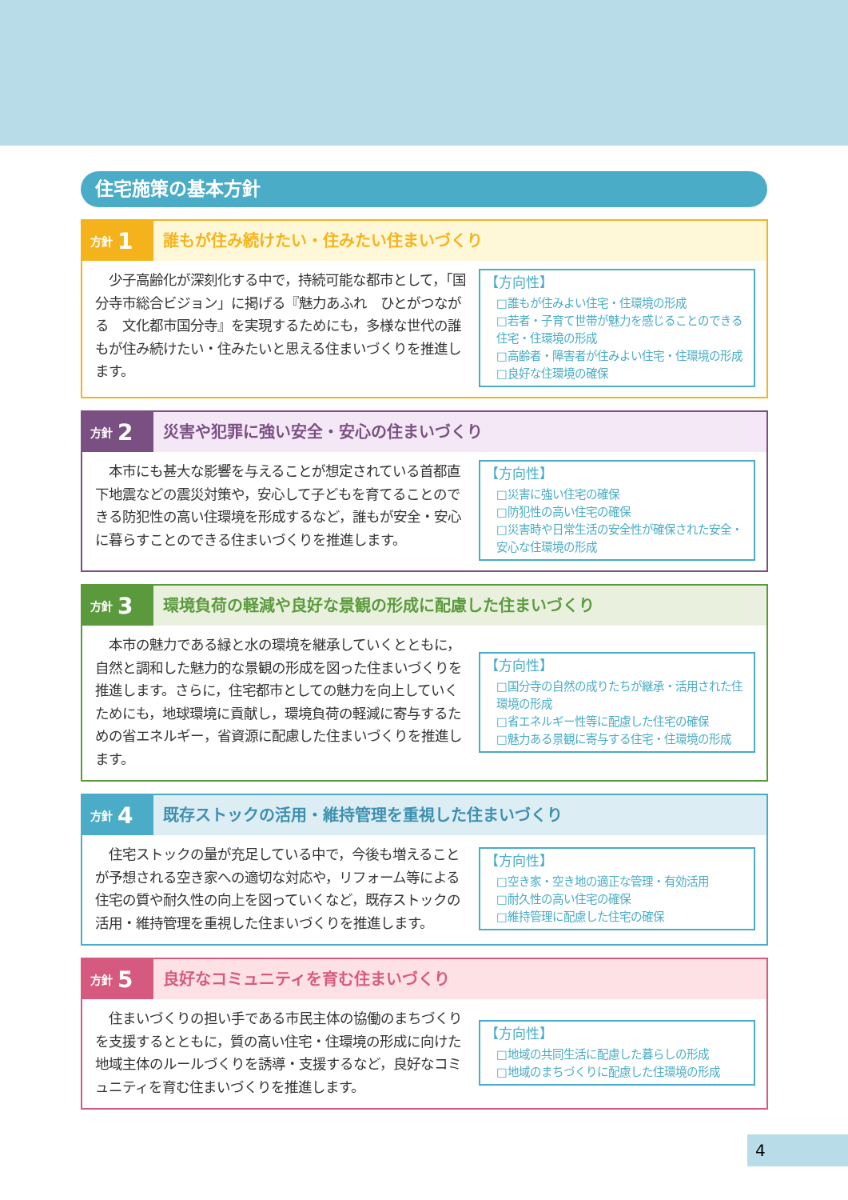住宅施策の基本方針
方針 1
誰もが住み続けたい・住みたい住まいづくり
　少子高齢化が深刻化する中で，持続可能な都市として，「国分寺市総合ビジョン」に掲げる『魅力あふれ　ひとがつながる　文化都市国分寺』を実現するためにも，多様な世代の誰もが住み続けたい・住みたいと思える住まいづくりを推進します。
【方向性】
□誰もが住みよい住宅・住環境の形成
□若者・子育て世帯が魅力を感じることのできる住宅・住環境の形成
□高齢者・障害者が住みよい住宅・住環境の形成
□良好な住環境の確保
方針 2
災害や犯罪に強い安全・安心の住まいづくり
　本市にも甚大な影響を与えることが想定されている首都直下地震などの震災対策や，安心して子どもを育てることのできる防犯性の高い住環境を形成するなど，誰もが安全・安心に暮らすことのできる住まいづくりを推進します。
【方向性】
□災害に強い住宅の確保
□防犯性の高い住宅の確保
□災害時や日常生活の安全性が確保された安全・安心な住環境の形成
方針 3
環境負荷の軽減や良好な景観の形成に配慮した住まいづくり
　本市の魅力である緑と水の環境を継承していくとともに，自然と調和した魅力的な景観の形成を図った住まいづくりを推進します。さらに，住宅都市としての魅力を向上していくためにも，地球環境に貢献し，環境負荷の軽減に寄与するための省エネルギー，省資源に配慮した住まいづくりを推進します。
【方向性】
□国分寺の自然の成りたちが継承・活用された住環境の形成
□省エネルギー性等に配慮した住宅の確保
□魅力ある景観に寄与する住宅・住環境の形成
方針 4
既存ストックの活用・維持管理を重視した住まいづくり
　住宅ストックの量が充足している中で，今後も増えることが予想される空き家への適切な対応や，リフォーム等による住宅の質や耐久性の向上を図っていくなど，既存ストックの活用・維持管理を重視した住まいづくりを推進します。
【方向性】
□空き家・空き地の適正な管理・有効活用
□耐久性の高い住宅の確保
□維持管理に配慮した住宅の確保
方針 5
良好なコミュニティを育む住まいづくり
　住まいづくりの担い手である市民主体の協働のまちづくりを支援するとともに，質の高い住宅・住環境の形成に向けた地域主体のルールづくりを誘導・支援するなど，良好なコミュニティを育む住まいづくりを推進します。
【方向性】
□地域の共同生活に配慮した暮らしの形成
□地域のまちづくりに配慮した住環境の形成
4